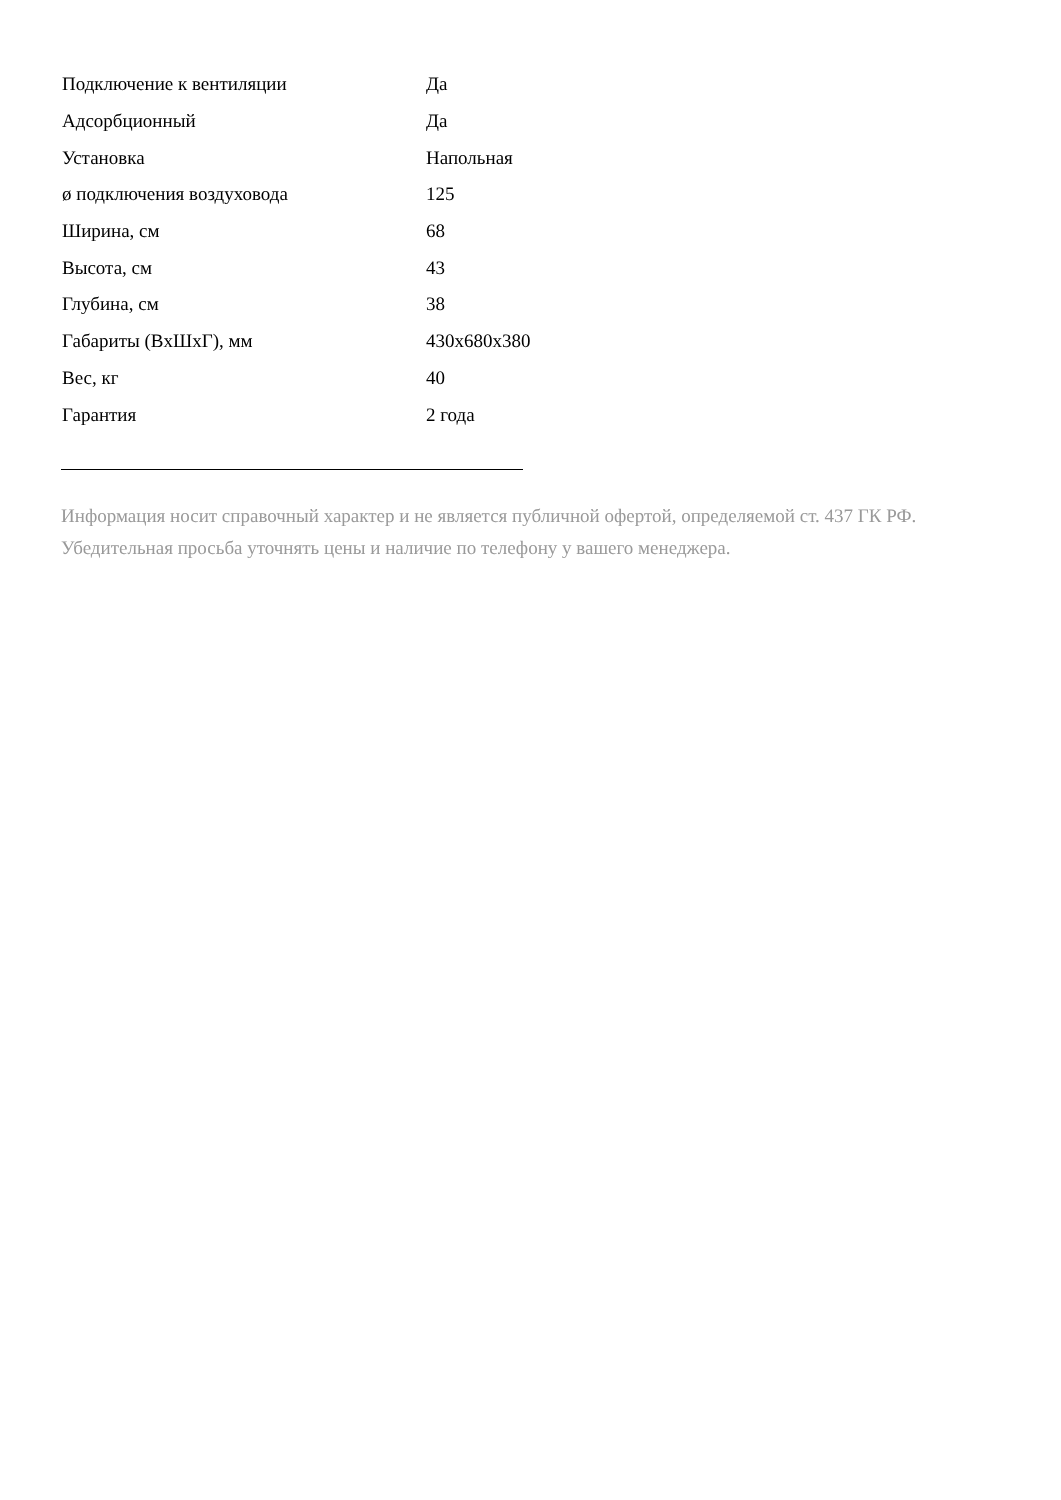| Подключение к вентиляции | Да |
| Адсорбционный | Да |
| Установка | Напольная |
| ø подключения воздуховода | 125 |
| Ширина, см | 68 |
| Высота, см | 43 |
| Глубина, см | 38 |
| Габариты (ВxШxГ), мм | 430x680x380 |
| Вес, кг | 40 |
| Гарантия | 2 года |
Информация носит справочный характер и не является публичной офертой, определяемой ст. 437 ГК РФ. Убедительная просьба уточнять цены и наличие по телефону у вашего менеджера.